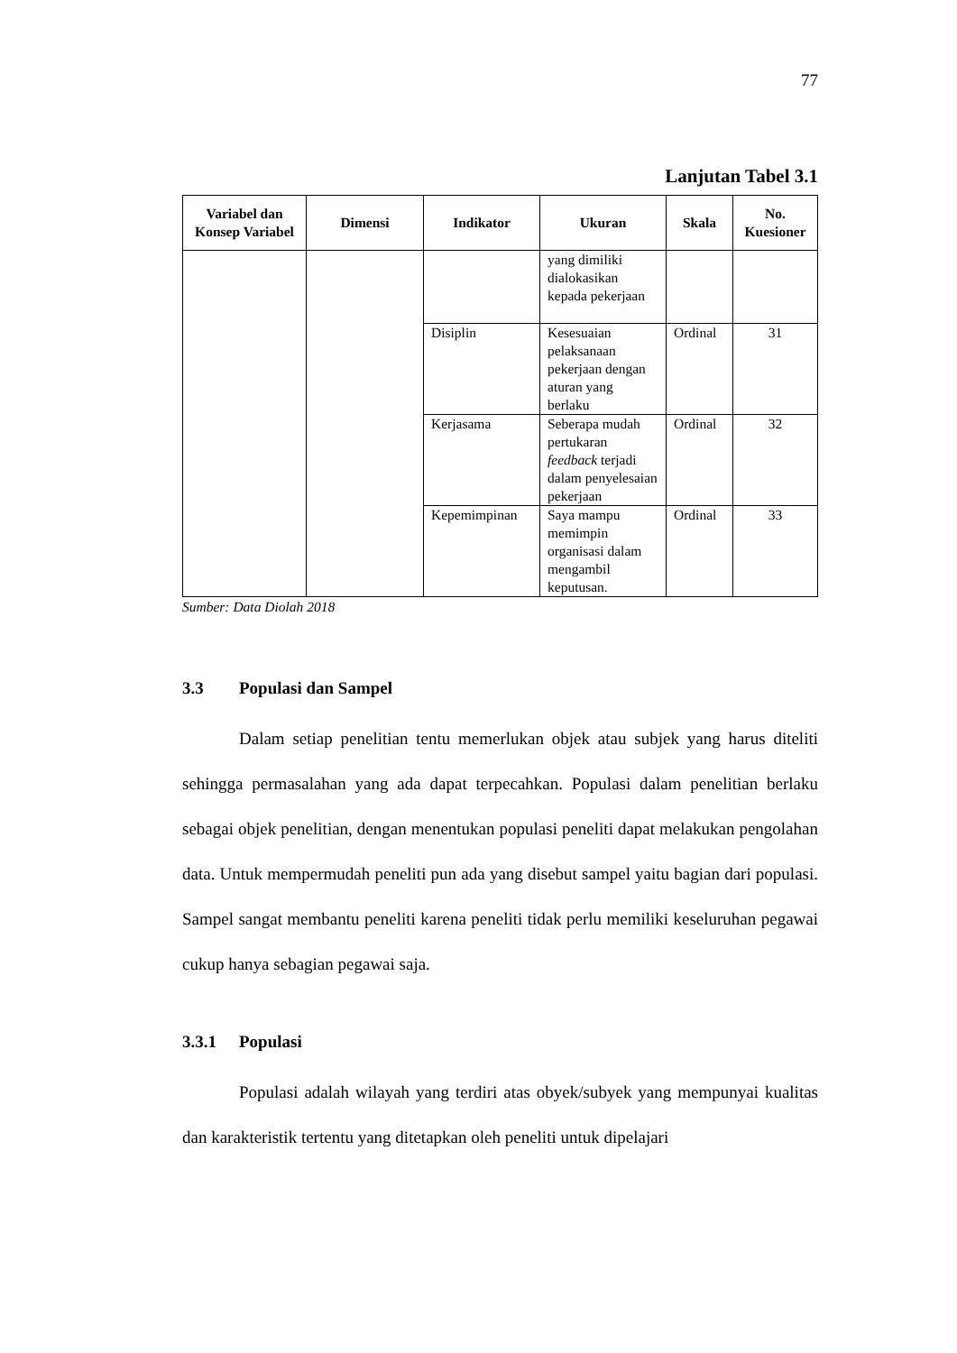77
Lanjutan Tabel 3.1
| Variabel dan Konsep Variabel | Dimensi | Indikator | Ukuran | Skala | No. Kuesioner |
| --- | --- | --- | --- | --- | --- |
| | | | yang dimiliki dialokasikan kepada pekerjaan | | |
| | | Disiplin | Kesesuaian pelaksanaan pekerjaan dengan aturan yang berlaku | Ordinal | 31 |
| | | Kerjasama | Seberapa mudah pertukaran feedback terjadi dalam penyelesaian pekerjaan | Ordinal | 32 |
| | | Kepemimpinan | Saya mampu memimpin organisasi dalam mengambil keputusan. | Ordinal | 33 |
Sumber: Data Diolah 2018
3.3 Populasi dan Sampel
Dalam setiap penelitian tentu memerlukan objek atau subjek yang harus diteliti sehingga permasalahan yang ada dapat terpecahkan. Populasi dalam penelitian berlaku sebagai objek penelitian, dengan menentukan populasi peneliti dapat melakukan pengolahan data. Untuk mempermudah peneliti pun ada yang disebut sampel yaitu bagian dari populasi. Sampel sangat membantu peneliti karena peneliti tidak perlu memiliki keseluruhan pegawai cukup hanya sebagian pegawai saja.
3.3.1 Populasi
Populasi adalah wilayah yang terdiri atas obyek/subyek yang mempunyai kualitas dan karakteristik tertentu yang ditetapkan oleh peneliti untuk dipelajari